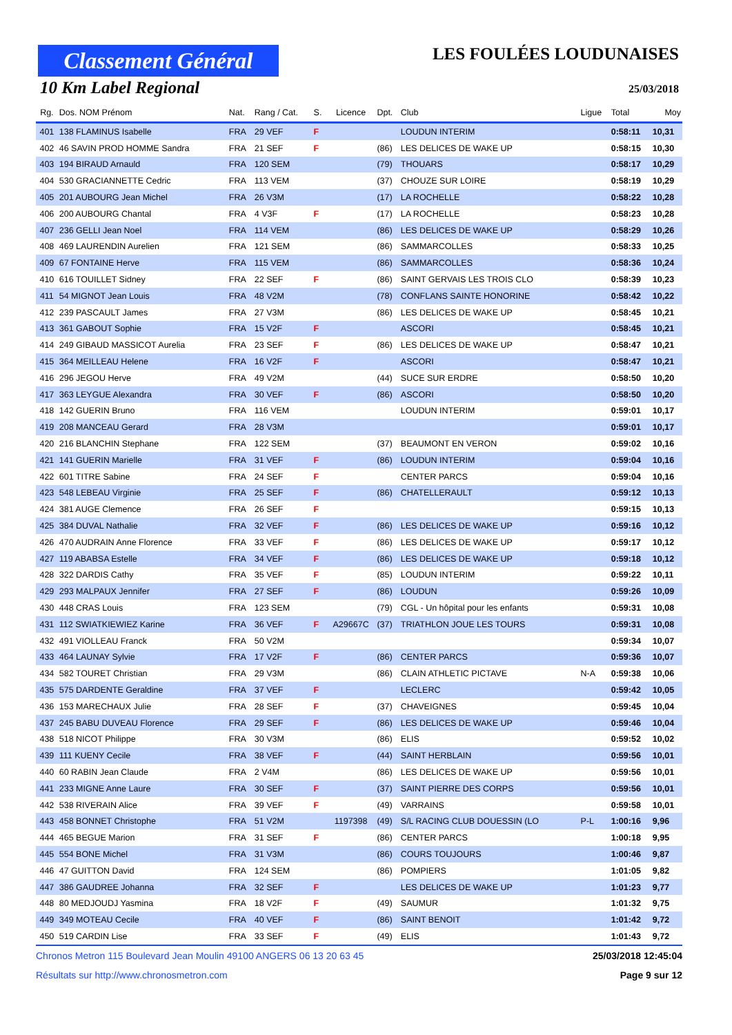Classement Général
10 Km Label Regional
LES FOULÉES LOUDUNAISES
25/03/2018
| Rg. | Dos. NOM Prénom | Nat. | Rang / Cat. | S. | Licence | Dpt. | Club | Ligue | Total | Moy |
| --- | --- | --- | --- | --- | --- | --- | --- | --- | --- | --- |
| 401 | 138 FLAMINUS Isabelle | FRA | 29 VEF | F | | | LOUDUN INTERIM | | 0:58:11 | 10,31 |
| 402 | 46 SAVIN PROD HOMME Sandra | FRA | 21 SEF | F | | (86) | LES DELICES DE WAKE UP | | 0:58:15 | 10,30 |
| 403 | 194 BIRAUD Arnauld | FRA | 120 SEM | | | (79) | THOUARS | | 0:58:17 | 10,29 |
| 404 | 530 GRACIANNETTE Cedric | FRA | 113 VEM | | | (37) | CHOUZE SUR LOIRE | | 0:58:19 | 10,29 |
| 405 | 201 AUBOURG Jean Michel | FRA | 26 V3M | | | (17) | LA ROCHELLE | | 0:58:22 | 10,28 |
| 406 | 200 AUBOURG Chantal | FRA | 4 V3F | F | | (17) | LA ROCHELLE | | 0:58:23 | 10,28 |
| 407 | 236 GELLI Jean Noel | FRA | 114 VEM | | | (86) | LES DELICES DE WAKE UP | | 0:58:29 | 10,26 |
| 408 | 469 LAURENDIN Aurelien | FRA | 121 SEM | | | (86) | SAMMARCOLLES | | 0:58:33 | 10,25 |
| 409 | 67 FONTAINE Herve | FRA | 115 VEM | | | (86) | SAMMARCOLLES | | 0:58:36 | 10,24 |
| 410 | 616 TOUILLET Sidney | FRA | 22 SEF | F | | (86) | SAINT GERVAIS LES TROIS CLO | | 0:58:39 | 10,23 |
| 411 | 54 MIGNOT Jean Louis | FRA | 48 V2M | | | (78) | CONFLANS SAINTE HONORINE | | 0:58:42 | 10,22 |
| 412 | 239 PASCAULT James | FRA | 27 V3M | | | (86) | LES DELICES DE WAKE UP | | 0:58:45 | 10,21 |
| 413 | 361 GABOUT Sophie | FRA | 15 V2F | F | | | ASCORI | | 0:58:45 | 10,21 |
| 414 | 249 GIBAUD MASSICOT Aurelia | FRA | 23 SEF | F | | (86) | LES DELICES DE WAKE UP | | 0:58:47 | 10,21 |
| 415 | 364 MEILLEAU Helene | FRA | 16 V2F | F | | | ASCORI | | 0:58:47 | 10,21 |
| 416 | 296 JEGOU Herve | FRA | 49 V2M | | | (44) | SUCE SUR ERDRE | | 0:58:50 | 10,20 |
| 417 | 363 LEYGUE Alexandra | FRA | 30 VEF | F | | (86) | ASCORI | | 0:58:50 | 10,20 |
| 418 | 142 GUERIN Bruno | FRA | 116 VEM | | | | LOUDUN INTERIM | | 0:59:01 | 10,17 |
| 419 | 208 MANCEAU Gerard | FRA | 28 V3M | | | | | | 0:59:01 | 10,17 |
| 420 | 216 BLANCHIN Stephane | FRA | 122 SEM | | | (37) | BEAUMONT EN VERON | | 0:59:02 | 10,16 |
| 421 | 141 GUERIN Marielle | FRA | 31 VEF | F | | (86) | LOUDUN INTERIM | | 0:59:04 | 10,16 |
| 422 | 601 TITRE Sabine | FRA | 24 SEF | F | | | CENTER PARCS | | 0:59:04 | 10,16 |
| 423 | 548 LEBEAU Virginie | FRA | 25 SEF | F | | (86) | CHATELLERAULT | | 0:59:12 | 10,13 |
| 424 | 381 AUGE Clemence | FRA | 26 SEF | F | | | | | 0:59:15 | 10,13 |
| 425 | 384 DUVAL Nathalie | FRA | 32 VEF | F | | (86) | LES DELICES DE WAKE UP | | 0:59:16 | 10,12 |
| 426 | 470 AUDRAIN Anne Florence | FRA | 33 VEF | F | | (86) | LES DELICES DE WAKE UP | | 0:59:17 | 10,12 |
| 427 | 119 ABABSA Estelle | FRA | 34 VEF | F | | (86) | LES DELICES DE WAKE UP | | 0:59:18 | 10,12 |
| 428 | 322 DARDIS Cathy | FRA | 35 VEF | F | | (85) | LOUDUN INTERIM | | 0:59:22 | 10,11 |
| 429 | 293 MALPAUX Jennifer | FRA | 27 SEF | F | | (86) | LOUDUN | | 0:59:26 | 10,09 |
| 430 | 448 CRAS Louis | FRA | 123 SEM | | | (79) | CGL - Un hôpital pour les enfants | | 0:59:31 | 10,08 |
| 431 | 112 SWIATKIEWIEZ Karine | FRA | 36 VEF | F | A29667C | (37) | TRIATHLON JOUE LES TOURS | | 0:59:31 | 10,08 |
| 432 | 491 VIOLLEAU Franck | FRA | 50 V2M | | | | | | 0:59:34 | 10,07 |
| 433 | 464 LAUNAY Sylvie | FRA | 17 V2F | F | | (86) | CENTER PARCS | | 0:59:36 | 10,07 |
| 434 | 582 TOURET Christian | FRA | 29 V3M | | | (86) | CLAIN ATHLETIC PICTAVE | N-A | 0:59:38 | 10,06 |
| 435 | 575 DARDENTE Geraldine | FRA | 37 VEF | F | | | LECLERC | | 0:59:42 | 10,05 |
| 436 | 153 MARECHAUX Julie | FRA | 28 SEF | F | | (37) | CHAVEIGNES | | 0:59:45 | 10,04 |
| 437 | 245 BABU DUVEAU Florence | FRA | 29 SEF | F | | (86) | LES DELICES DE WAKE UP | | 0:59:46 | 10,04 |
| 438 | 518 NICOT Philippe | FRA | 30 V3M | | | (86) | ELIS | | 0:59:52 | 10,02 |
| 439 | 111 KUENY Cecile | FRA | 38 VEF | F | | (44) | SAINT HERBLAIN | | 0:59:56 | 10,01 |
| 440 | 60 RABIN Jean Claude | FRA | 2 V4M | | | (86) | LES DELICES DE WAKE UP | | 0:59:56 | 10,01 |
| 441 | 233 MIGNE Anne Laure | FRA | 30 SEF | F | | (37) | SAINT PIERRE DES CORPS | | 0:59:56 | 10,01 |
| 442 | 538 RIVERAIN Alice | FRA | 39 VEF | F | | (49) | VARRAINS | | 0:59:58 | 10,01 |
| 443 | 458 BONNET Christophe | FRA | 51 V2M | | 1197398 | (49) | S/L RACING CLUB DOUESSIN (LO | P-L | 1:00:16 | 9,96 |
| 444 | 465 BEGUE Marion | FRA | 31 SEF | F | | (86) | CENTER PARCS | | 1:00:18 | 9,95 |
| 445 | 554 BONE Michel | FRA | 31 V3M | | | (86) | COURS TOUJOURS | | 1:00:46 | 9,87 |
| 446 | 47 GUITTON David | FRA | 124 SEM | | | (86) | POMPIERS | | 1:01:05 | 9,82 |
| 447 | 386 GAUDREE Johanna | FRA | 32 SEF | F | | | LES DELICES DE WAKE UP | | 1:01:23 | 9,77 |
| 448 | 80 MEDJOUDJ Yasmina | FRA | 18 V2F | F | | (49) | SAUMUR | | 1:01:32 | 9,75 |
| 449 | 349 MOTEAU Cecile | FRA | 40 VEF | F | | (86) | SAINT BENOIT | | 1:01:42 | 9,72 |
| 450 | 519 CARDIN Lise | FRA | 33 SEF | F | | (49) | ELIS | | 1:01:43 | 9,72 |
Chronos Metron 115 Boulevard Jean Moulin 49100 ANGERS 06 13 20 63 45 25/03/2018 12:45:04
Résultats sur http://www.chronosmetron.com Page 9 sur 12